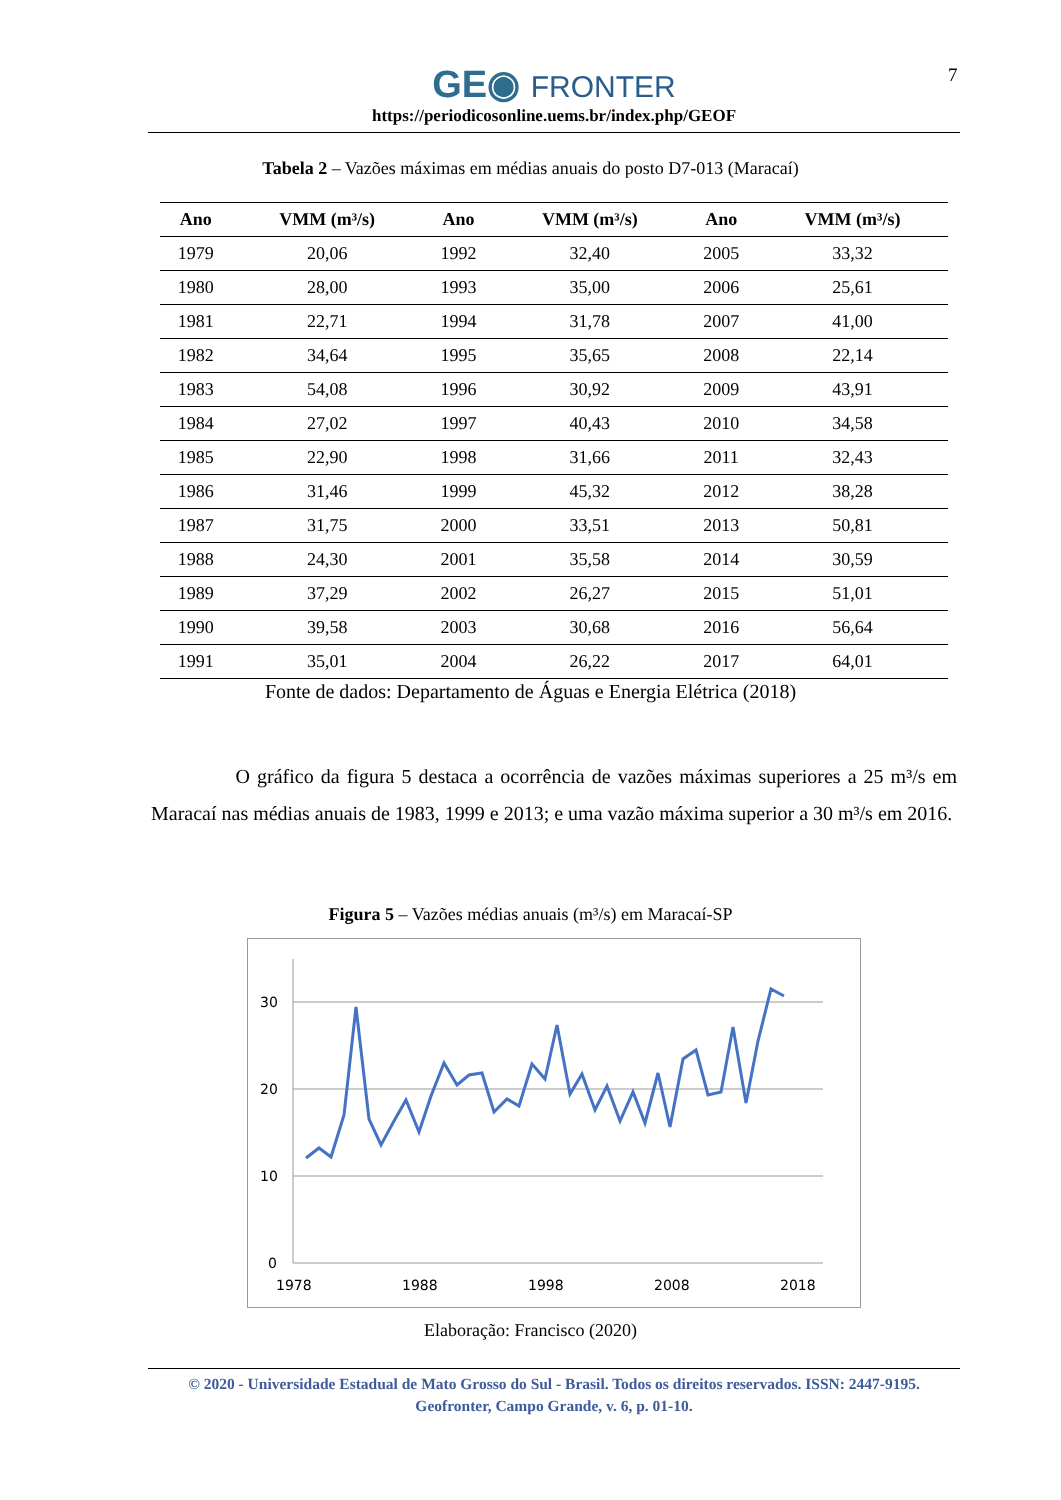7
GE◉ FRONTER
https://periodicosonline.uems.br/index.php/GEOF
Tabela 2 – Vazões máximas em médias anuais do posto D7-013 (Maracaí)
| Ano | VMM (m³/s) | Ano | VMM (m³/s) | Ano | VMM (m³/s) |
| --- | --- | --- | --- | --- | --- |
| 1979 | 20,06 | 1992 | 32,40 | 2005 | 33,32 |
| 1980 | 28,00 | 1993 | 35,00 | 2006 | 25,61 |
| 1981 | 22,71 | 1994 | 31,78 | 2007 | 41,00 |
| 1982 | 34,64 | 1995 | 35,65 | 2008 | 22,14 |
| 1983 | 54,08 | 1996 | 30,92 | 2009 | 43,91 |
| 1984 | 27,02 | 1997 | 40,43 | 2010 | 34,58 |
| 1985 | 22,90 | 1998 | 31,66 | 2011 | 32,43 |
| 1986 | 31,46 | 1999 | 45,32 | 2012 | 38,28 |
| 1987 | 31,75 | 2000 | 33,51 | 2013 | 50,81 |
| 1988 | 24,30 | 2001 | 35,58 | 2014 | 30,59 |
| 1989 | 37,29 | 2002 | 26,27 | 2015 | 51,01 |
| 1990 | 39,58 | 2003 | 30,68 | 2016 | 56,64 |
| 1991 | 35,01 | 2004 | 26,22 | 2017 | 64,01 |
Fonte de dados: Departamento de Águas e Energia Elétrica (2018)
O gráfico da figura 5 destaca a ocorrência de vazões máximas superiores a 25 m³/s em Maracaí nas médias anuais de 1983, 1999 e 2013; e uma vazão máxima superior a 30 m³/s em 2016.
Figura 5 – Vazões médias anuais (m³/s) em Maracaí-SP
30
20
10
0
1978
1988
1998
2008
2018
Elaboração: Francisco (2020)
© 2020 - Universidade Estadual de Mato Grosso do Sul - Brasil. Todos os direitos reservados. ISSN: 2447-9195.
Geofronter, Campo Grande, v. 6, p. 01-10.